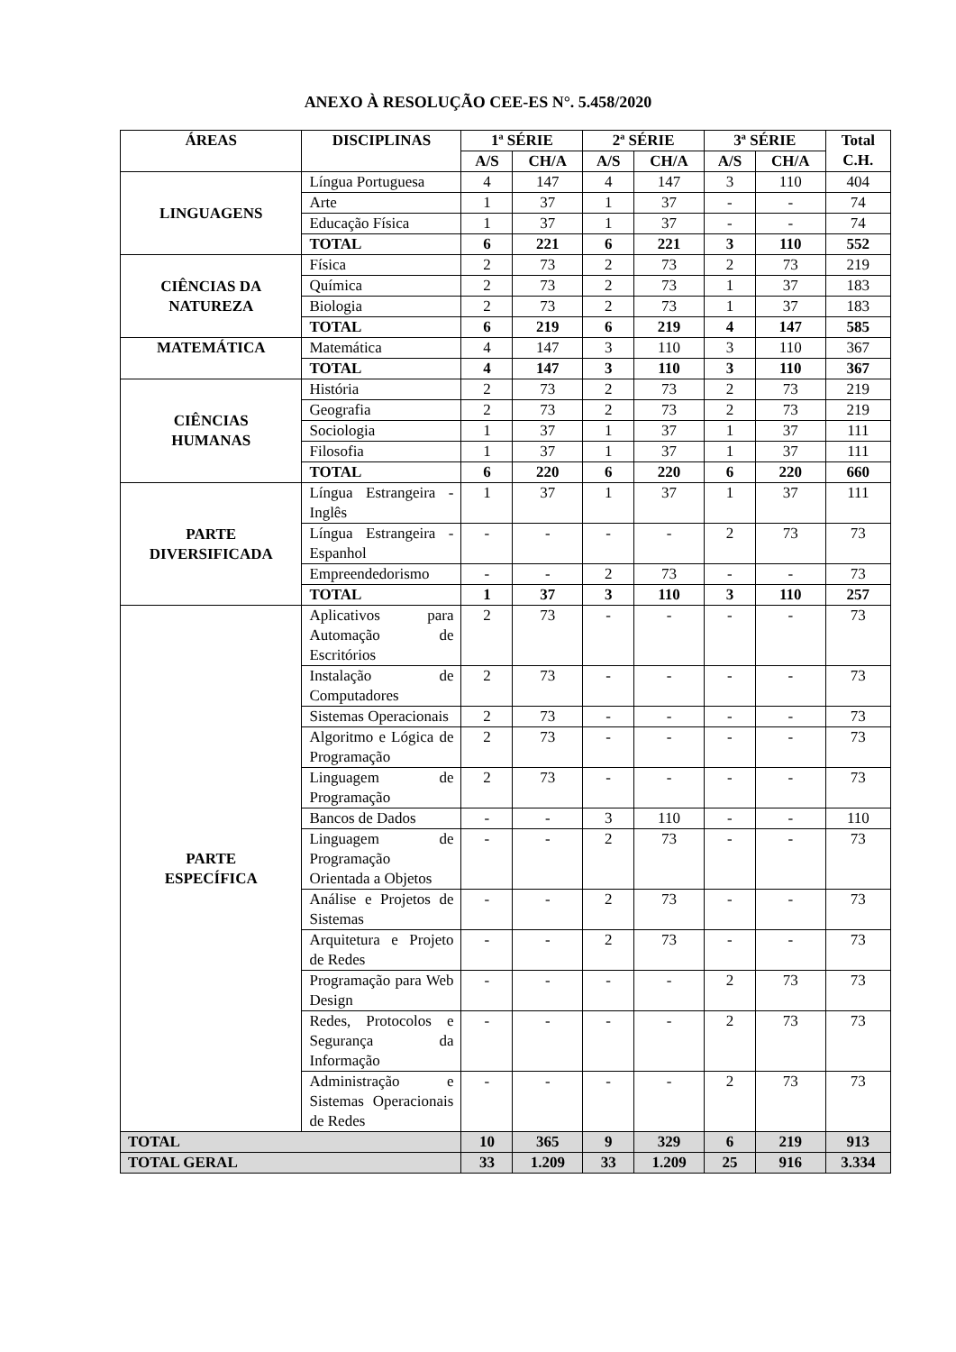ANEXO À RESOLUÇÃO CEE-ES N°. 5.458/2020
| ÁREAS | DISCIPLINAS | 1ª SÉRIE | | 2ª SÉRIE | | 3ª SÉRIE | | Total C.H. |
| --- | --- | --- | --- | --- | --- | --- | --- | --- |
| | | A/S | CH/A | A/S | CH/A | A/S | CH/A | |
| LINGUAGENS | Língua Portuguesa | 4 | 147 | 4 | 147 | 3 | 110 | 404 |
| | Arte | 1 | 37 | 1 | 37 | - | - | 74 |
| | Educação Física | 1 | 37 | 1 | 37 | - | - | 74 |
| | TOTAL | 6 | 221 | 6 | 221 | 3 | 110 | 552 |
| CIÊNCIAS DA NATUREZA | Física | 2 | 73 | 2 | 73 | 2 | 73 | 219 |
| | Química | 2 | 73 | 2 | 73 | 1 | 37 | 183 |
| | Biologia | 2 | 73 | 2 | 73 | 1 | 37 | 183 |
| | TOTAL | 6 | 219 | 6 | 219 | 4 | 147 | 585 |
| MATEMÁTICA | Matemática | 4 | 147 | 3 | 110 | 3 | 110 | 367 |
| | TOTAL | 4 | 147 | 3 | 110 | 3 | 110 | 367 |
| CIÊNCIAS HUMANAS | História | 2 | 73 | 2 | 73 | 2 | 73 | 219 |
| | Geografia | 2 | 73 | 2 | 73 | 2 | 73 | 219 |
| | Sociologia | 1 | 37 | 1 | 37 | 1 | 37 | 111 |
| | Filosofia | 1 | 37 | 1 | 37 | 1 | 37 | 111 |
| | TOTAL | 6 | 220 | 6 | 220 | 6 | 220 | 660 |
| PARTE DIVERSIFICADA | Língua Estrangeira - Inglês | 1 | 37 | 1 | 37 | 1 | 37 | 111 |
| | Língua Estrangeira - Espanhol | - | - | - | - | 2 | 73 | 73 |
| | Empreendedorismo | - | - | 2 | 73 | - | - | 73 |
| | TOTAL | 1 | 37 | 3 | 110 | 3 | 110 | 257 |
| PARTE ESPECÍFICA | Aplicativos para Automação de Escritórios | 2 | 73 | - | - | - | - | 73 |
| | Instalação de Computadores | 2 | 73 | - | - | - | - | 73 |
| | Sistemas Operacionais | 2 | 73 | - | - | - | - | 73 |
| | Algoritmo e Lógica de Programação | 2 | 73 | - | - | - | - | 73 |
| | Linguagem de Programação | 2 | 73 | - | - | - | - | 73 |
| | Bancos de Dados | - | - | 3 | 110 | - | - | 110 |
| | Linguagem de Programação Orientada a Objetos | - | - | 2 | 73 | - | - | 73 |
| | Análise e Projetos de Sistemas | - | - | 2 | 73 | - | - | 73 |
| | Arquitetura e Projeto de Redes | - | - | 2 | 73 | - | - | 73 |
| | Programação para Web Design | - | - | - | - | 2 | 73 | 73 |
| | Redes, Protocolos e Segurança da Informação | - | - | - | - | 2 | 73 | 73 |
| | Administração e Sistemas Operacionais de Redes | - | - | - | - | 2 | 73 | 73 |
| TOTAL | | 10 | 365 | 9 | 329 | 6 | 219 | 913 |
| TOTAL GERAL | | 33 | 1.209 | 33 | 1.209 | 25 | 916 | 3.334 |